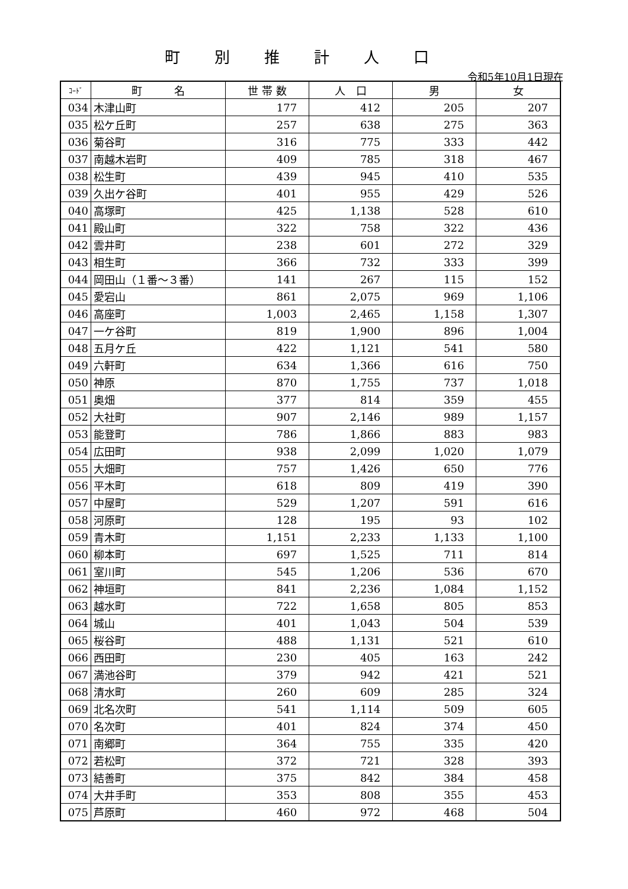町別推計人口
令和5年10月1日現在
| ｺｰﾄﾞ | 町 名 | 世 帯 数 | 人 口 | 男 | 女 |
| --- | --- | --- | --- | --- | --- |
| 034 | 木津山町 | 177 | 412 | 205 | 207 |
| 035 | 松ケ丘町 | 257 | 638 | 275 | 363 |
| 036 | 菊谷町 | 316 | 775 | 333 | 442 |
| 037 | 南越木岩町 | 409 | 785 | 318 | 467 |
| 038 | 松生町 | 439 | 945 | 410 | 535 |
| 039 | 久出ケ谷町 | 401 | 955 | 429 | 526 |
| 040 | 高塚町 | 425 | 1,138 | 528 | 610 |
| 041 | 殿山町 | 322 | 758 | 322 | 436 |
| 042 | 雲井町 | 238 | 601 | 272 | 329 |
| 043 | 相生町 | 366 | 732 | 333 | 399 |
| 044 | 岡田山（１番～３番） | 141 | 267 | 115 | 152 |
| 045 | 愛宕山 | 861 | 2,075 | 969 | 1,106 |
| 046 | 高座町 | 1,003 | 2,465 | 1,158 | 1,307 |
| 047 | 一ケ谷町 | 819 | 1,900 | 896 | 1,004 |
| 048 | 五月ケ丘 | 422 | 1,121 | 541 | 580 |
| 049 | 六軒町 | 634 | 1,366 | 616 | 750 |
| 050 | 神原 | 870 | 1,755 | 737 | 1,018 |
| 051 | 奥畑 | 377 | 814 | 359 | 455 |
| 052 | 大社町 | 907 | 2,146 | 989 | 1,157 |
| 053 | 能登町 | 786 | 1,866 | 883 | 983 |
| 054 | 広田町 | 938 | 2,099 | 1,020 | 1,079 |
| 055 | 大畑町 | 757 | 1,426 | 650 | 776 |
| 056 | 平木町 | 618 | 809 | 419 | 390 |
| 057 | 中屋町 | 529 | 1,207 | 591 | 616 |
| 058 | 河原町 | 128 | 195 | 93 | 102 |
| 059 | 青木町 | 1,151 | 2,233 | 1,133 | 1,100 |
| 060 | 柳本町 | 697 | 1,525 | 711 | 814 |
| 061 | 室川町 | 545 | 1,206 | 536 | 670 |
| 062 | 神垣町 | 841 | 2,236 | 1,084 | 1,152 |
| 063 | 越水町 | 722 | 1,658 | 805 | 853 |
| 064 | 城山 | 401 | 1,043 | 504 | 539 |
| 065 | 桜谷町 | 488 | 1,131 | 521 | 610 |
| 066 | 西田町 | 230 | 405 | 163 | 242 |
| 067 | 満池谷町 | 379 | 942 | 421 | 521 |
| 068 | 清水町 | 260 | 609 | 285 | 324 |
| 069 | 北名次町 | 541 | 1,114 | 509 | 605 |
| 070 | 名次町 | 401 | 824 | 374 | 450 |
| 071 | 南郷町 | 364 | 755 | 335 | 420 |
| 072 | 若松町 | 372 | 721 | 328 | 393 |
| 073 | 結善町 | 375 | 842 | 384 | 458 |
| 074 | 大井手町 | 353 | 808 | 355 | 453 |
| 075 | 芦原町 | 460 | 972 | 468 | 504 |